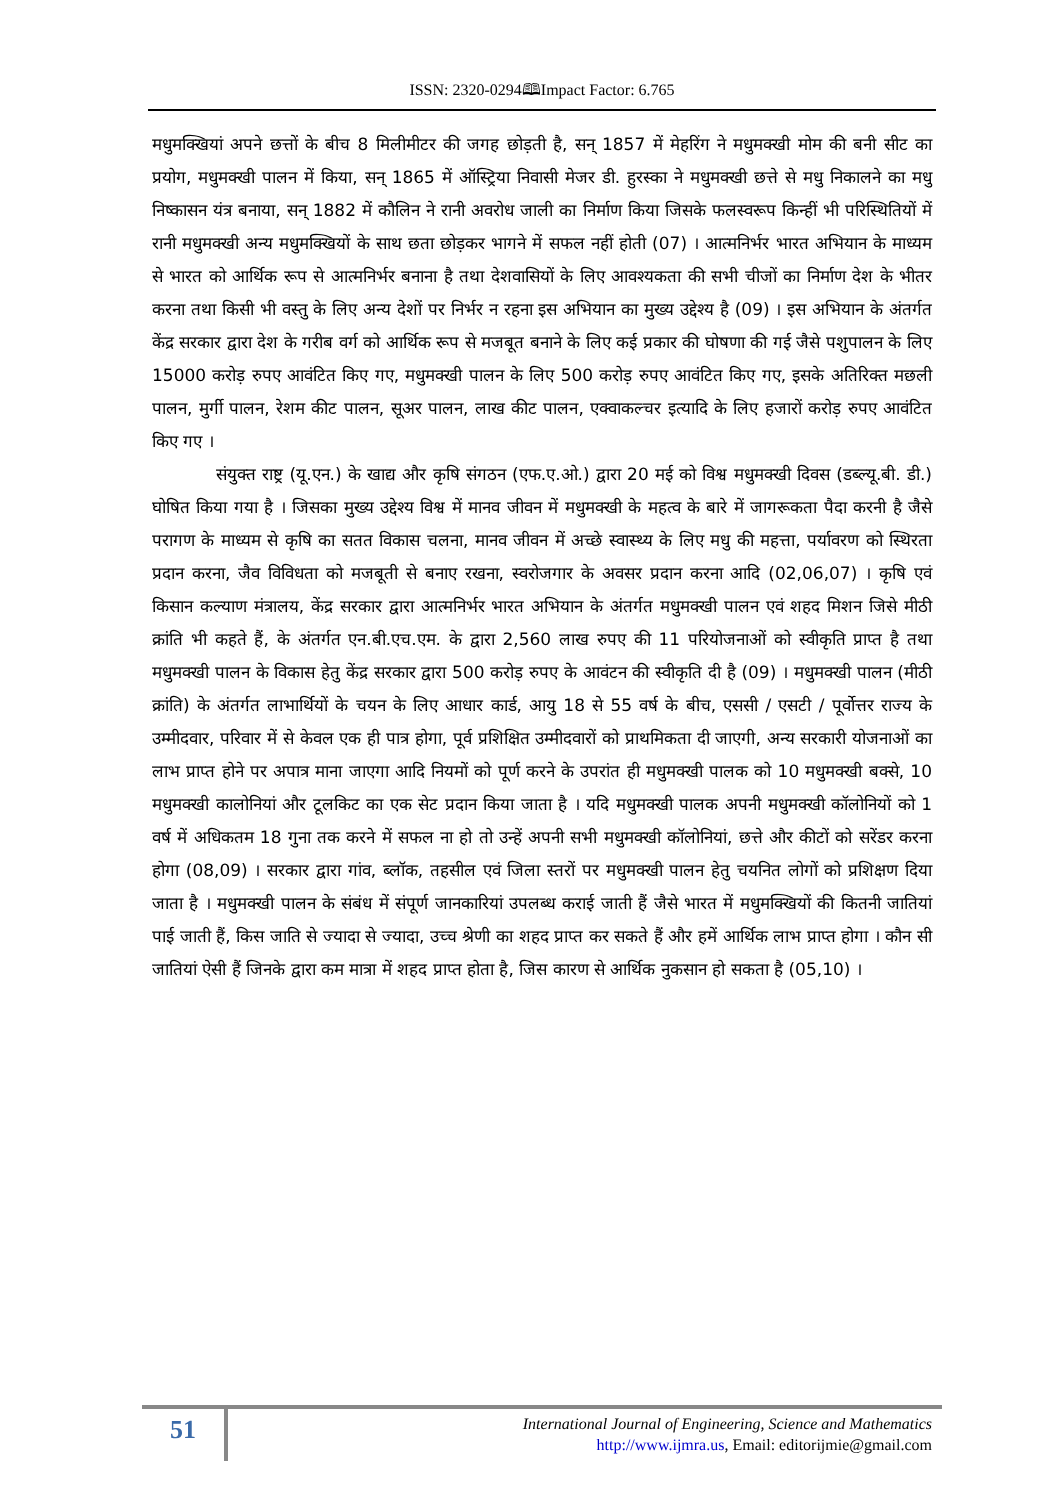ISSN: 2320-0294🕮Impact Factor: 6.765
मधुमक्खियां अपने छत्तों के बीच 8 मिलीमीटर की जगह छोड़ती है, सन् 1857 में मेहरिंग ने मधुमक्खी मोम की बनी सीट का प्रयोग, मधुमक्खी पालन में किया, सन् 1865 में ऑस्ट्रिया निवासी मेजर डी. हुरस्का ने मधुमक्खी छत्ते से मधु निकालने का मधु निष्कासन यंत्र बनाया, सन् 1882 में कौलिन ने रानी अवरोध जाली का निर्माण किया जिसके फलस्वरूप किन्हीं भी परिस्थितियों में रानी मधुमक्खी अन्य मधुमक्खियों के साथ छता छोड़कर भागने में सफल नहीं होती (07) । आत्मनिर्भर भारत अभियान के माध्यम से भारत को आर्थिक रूप से आत्मनिर्भर बनाना है तथा देशवासियों के लिए आवश्यकता की सभी चीजों का निर्माण देश के भीतर करना तथा किसी भी वस्तु के लिए अन्य देशों पर निर्भर न रहना इस अभियान का मुख्य उद्देश्य है (09) । इस अभियान के अंतर्गत केंद्र सरकार द्वारा देश के गरीब वर्ग को आर्थिक रूप से मजबूत बनाने के लिए कई प्रकार की घोषणा की गई जैसे पशुपालन के लिए 15000 करोड़ रुपए आवंटित किए गए, मधुमक्खी पालन के लिए 500 करोड़ रुपए आवंटित किए गए, इसके अतिरिक्त मछली पालन, मुर्गी पालन, रेशम कीट पालन, सूअर पालन, लाख कीट पालन, एक्वाकल्चर इत्यादि के लिए हजारों करोड़ रुपए आवंटित किए गए ।
संयुक्त राष्ट्र (यू.एन.) के खाद्य और कृषि संगठन (एफ.ए.ओ.) द्वारा 20 मई को विश्व मधुमक्खी दिवस (डब्ल्यू.बी. डी.) घोषित किया गया है । जिसका मुख्य उद्देश्य विश्व में मानव जीवन में मधुमक्खी के महत्व के बारे में जागरूकता पैदा करनी है जैसे परागण के माध्यम से कृषि का सतत विकास चलना, मानव जीवन में अच्छे स्वास्थ्य के लिए मधु की महत्ता, पर्यावरण को स्थिरता प्रदान करना, जैव विविधता को मजबूती से बनाए रखना, स्वरोजगार के अवसर प्रदान करना आदि (02,06,07) । कृषि एवं किसान कल्याण मंत्रालय, केंद्र सरकार द्वारा आत्मनिर्भर भारत अभियान के अंतर्गत मधुमक्खी पालन एवं शहद मिशन जिसे मीठी क्रांति भी कहते हैं, के अंतर्गत एन.बी.एच.एम. के द्वारा 2,560 लाख रुपए की 11 परियोजनाओं को स्वीकृति प्राप्त है तथा मधुमक्खी पालन के विकास हेतु केंद्र सरकार द्वारा 500 करोड़ रुपए के आवंटन की स्वीकृति दी है (09) । मधुमक्खी पालन (मीठी क्रांति) के अंतर्गत लाभार्थियों के चयन के लिए आधार कार्ड, आयु 18 से 55 वर्ष के बीच, एससी / एसटी / पूर्वोत्तर राज्य के उम्मीदवार, परिवार में से केवल एक ही पात्र होगा, पूर्व प्रशिक्षित उम्मीदवारों को प्राथमिकता दी जाएगी, अन्य सरकारी योजनाओं का लाभ प्राप्त होने पर अपात्र माना जाएगा आदि नियमों को पूर्ण करने के उपरांत ही मधुमक्खी पालक को 10 मधुमक्खी बक्से, 10 मधुमक्खी कालोनियां और टूलकिट का एक सेट प्रदान किया जाता है । यदि मधुमक्खी पालक अपनी मधुमक्खी कॉलोनियों को 1 वर्ष में अधिकतम 18 गुना तक करने में सफल ना हो तो उन्हें अपनी सभी मधुमक्खी कॉलोनियां, छत्ते और कीटों को सरेंडर करना होगा (08,09) । सरकार द्वारा गांव, ब्लॉक, तहसील एवं जिला स्तरों पर मधुमक्खी पालन हेतु चयनित लोगों को प्रशिक्षण दिया जाता है । मधुमक्खी पालन के संबंध में संपूर्ण जानकारियां उपलब्ध कराई जाती हैं जैसे भारत में मधुमक्खियों की कितनी जातियां पाई जाती हैं, किस जाति से ज्यादा से ज्यादा, उच्च श्रेणी का शहद प्राप्त कर सकते हैं और हमें आर्थिक लाभ प्राप्त होगा । कौन सी जातियां ऐसी हैं जिनके द्वारा कम मात्रा में शहद प्राप्त होता है, जिस कारण से आर्थिक नुकसान हो सकता है (05,10) ।
51
International Journal of Engineering, Science and Mathematics
http://www.ijmra.us, Email: editorijmie@gmail.com